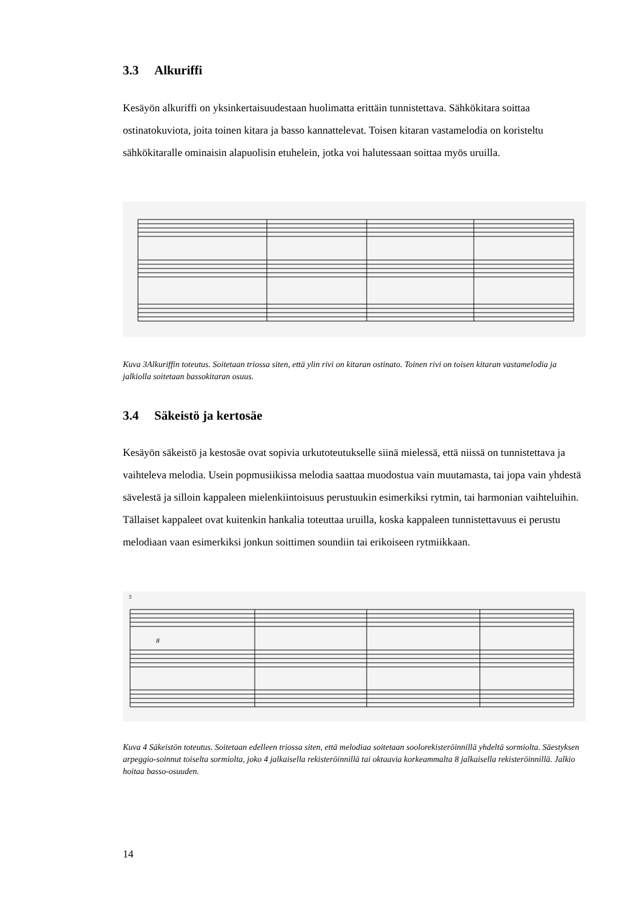3.3 Alkuriffi
Kesäyön alkuriffi on yksinkertaisuudestaan huolimatta erittäin tunnistettava. Sähkökitara soittaa ostinatokuviota, joita toinen kitara ja basso kannattelevat. Toisen kitaran vastamelodia on koristeltu sähkökitaralle ominaisin alapuolisin etuhelein, jotka voi halutessaan soittaa myös uruilla.
Kuva 3Alkuriffin toteutus. Soitetaan triossa siten, että ylin rivi on kitaran ostinato. Toinen rivi on toisen kitaran vastamelodia ja jalkiolla soitetaan bassokitaran osuus.
3.4 Säkeistö ja kertosäe
Kesäyön säkeistö ja kestosäe ovat sopivia urkutoteutukselle siinä mielessä, että niissä on tunnistettava ja vaihteleva melodia. Usein popmusiikissa melodia saattaa muodostua vain muutamasta, tai jopa vain yhdestä sävelestä ja silloin kappaleen mielenkiintoisuus perustuukin esimerkiksi rytmin, tai harmonian vaihteluihin. Tällaiset kappaleet ovat kuitenkin hankalia toteuttaa uruilla, koska kappaleen tunnistettavuus ei perustu melodiaan vaan esimerkiksi jonkun soittimen soundiin tai erikoiseen rytmiikkaan.
5
8
Kuva 4 Säkeistön toteutus. Soitetaan edelleen triossa siten, että melodiaa soitetaan soolorekisteröinnillä yhdeltä sormiolta. Säestyksen arpeggio-soinnut toiselta sormiolta, joko 4 jalkaisella rekisteröinnillä tai oktaavia korkeammalta 8 jalkaisella rekisteröinnillä. Jalkio hoitaa basso-osuuden.
14